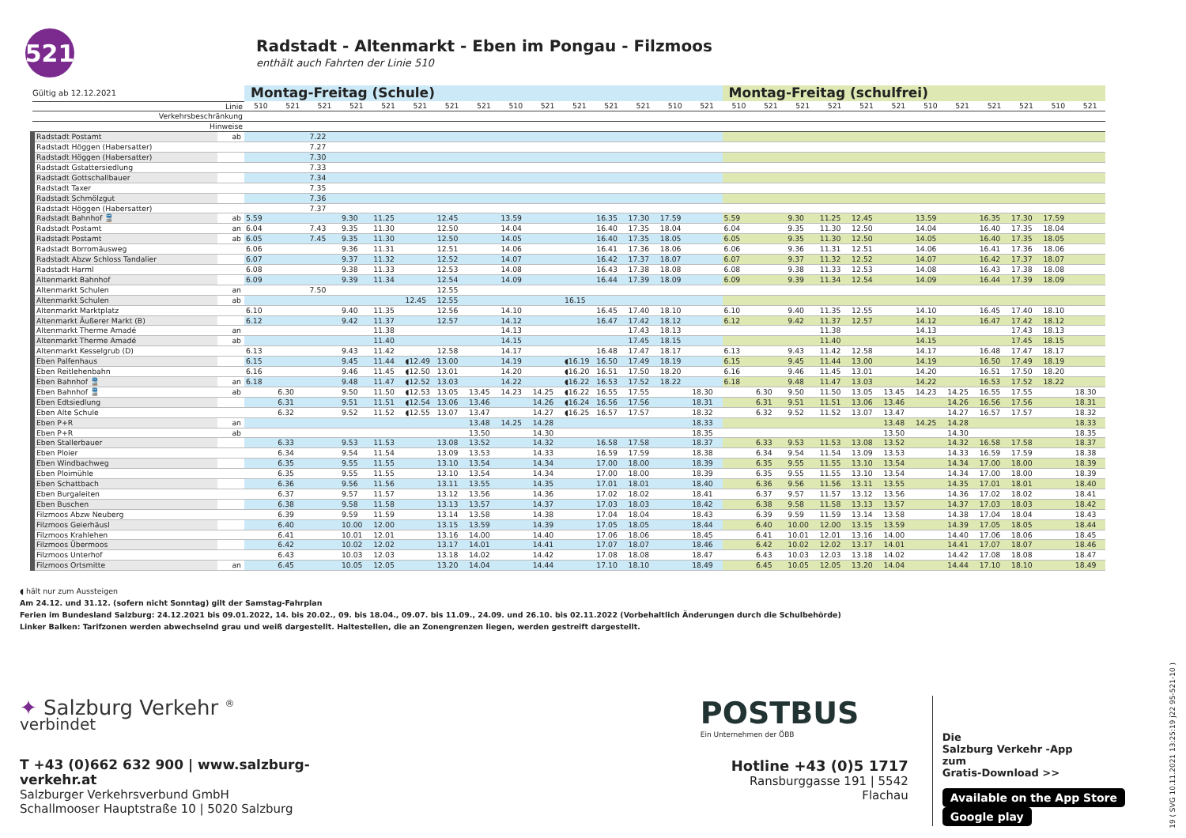521
Radstadt - Altenmarkt - Eben im Pongau - Filzmoos
enthält auch Fahrten der Linie 510
| Gültig ab 12.12.2021 | | Montag-Freitag (Schule) | | | | | | | | | | | | | | | Montag-Freitag (schulfrei) | | | | | | | | | | | |
| Linie | | 510 | 521 | 521 | 521 | 521 | 521 | 521 | 521 | 510 | 521 | 521 | 521 | 521 | 510 | 521 | 510 | 521 | 521 | 521 | 521 | 521 | 510 | 521 | 521 | 521 | 510 | 521 |
| Verkehrsbeschränkung | | | | | | | | | | | | | | | | | | | | | | | | | | | | |
| Hinweise | | | | | | | | | | | | | | | | | | | | | | | | | | | | |
| Radstadt Postamt | ab | | | 7.22 | | | | | | | | | | | | | | | | | | | | | | | | |
| Radstadt Höggen (Habersatter) | | | | 7.27 | | | | | | | | | | | | | | | | | | | | | | | | |
| Radstadt Höggen (Habersatter) | | | | 7.30 | | | | | | | | | | | | | | | | | | | | | | | | |
| Radstadt Gstattersiedlung | | | | 7.33 | | | | | | | | | | | | | | | | | | | | | | | | |
| Radstadt Gottschallbauer | | | | 7.34 | | | | | | | | | | | | | | | | | | | | | | | | |
| Radstadt Taxer | | | | 7.35 | | | | | | | | | | | | | | | | | | | | | | | | |
| Radstadt Schmölzgut | | | | 7.36 | | | | | | | | | | | | | | | | | | | | | | | | |
| Radstadt Höggen (Habersatter) | | | | 7.37 | | | | | | | | | | | | | | | | | | | | | | | | |
| Radstadt Bahnhof 🚆 | ab | 5.59 | | | 9.30 | 11.25 | | 12.45 | | 13.59 | | | 16.35 | 17.30 | 17.59 | | 5.59 | | 9.30 | 11.25 | 12.45 | | 13.59 | | 16.35 | 17.30 | 17.59 | |
| Radstadt Postamt | an | 6.04 | | 7.43 | 9.35 | 11.30 | | 12.50 | | 14.04 | | | 16.40 | 17.35 | 18.04 | | 6.04 | | 9.35 | 11.30 | 12.50 | | 14.04 | | 16.40 | 17.35 | 18.04 | |
| Radstadt Postamt | ab | 6.05 | | 7.45 | 9.35 | 11.30 | | 12.50 | | 14.05 | | | 16.40 | 17.35 | 18.05 | | 6.05 | | 9.35 | 11.30 | 12.50 | | 14.05 | | 16.40 | 17.35 | 18.05 | |
| Radstadt Borromäusweg | | 6.06 | | | 9.36 | 11.31 | | 12.51 | | 14.06 | | | 16.41 | 17.36 | 18.06 | | 6.06 | | 9.36 | 11.31 | 12.51 | | 14.06 | | 16.41 | 17.36 | 18.06 | |
| Radstadt Abzw Schloss Tandalier | | 6.07 | | | 9.37 | 11.32 | | 12.52 | | 14.07 | | | 16.42 | 17.37 | 18.07 | | 6.07 | | 9.37 | 11.32 | 12.52 | | 14.07 | | 16.42 | 17.37 | 18.07 | |
| Radstadt Harml | | 6.08 | | | 9.38 | 11.33 | | 12.53 | | 14.08 | | | 16.43 | 17.38 | 18.08 | | 6.08 | | 9.38 | 11.33 | 12.53 | | 14.08 | | 16.43 | 17.38 | 18.08 | |
| Altenmarkt Bahnhof | | 6.09 | | | 9.39 | 11.34 | | 12.54 | | 14.09 | | | 16.44 | 17.39 | 18.09 | | 6.09 | | 9.39 | 11.34 | 12.54 | | 14.09 | | 16.44 | 17.39 | 18.09 | |
| Altenmarkt Schulen | an | | | 7.50 | | | | 12.55 | | | | | | | | | | | | | | | | | | | | |
| Altenmarkt Schulen | ab | | | | | | 12.45 | 12.55 | | | | 16.15 | | | | | | | | | | | | | | | | |
| Altenmarkt Marktplatz | | 6.10 | | | 9.40 | 11.35 | | 12.56 | | 14.10 | | | 16.45 | 17.40 | 18.10 | | 6.10 | | 9.40 | 11.35 | 12.55 | | 14.10 | | 16.45 | 17.40 | 18.10 | |
| Altenmarkt Äußerer Markt (B) | | 6.12 | | | 9.42 | 11.37 | | 12.57 | | 14.12 | | | 16.47 | 17.42 | 18.12 | | 6.12 | | 9.42 | 11.37 | 12.57 | | 14.12 | | 16.47 | 17.42 | 18.12 | |
| Altenmarkt Therme Amadé | an | | | | | 11.38 | | | | 14.13 | | | | 17.43 | 18.13 | | | | | 11.38 | | | 14.13 | | | 17.43 | 18.13 | |
| Altenmarkt Therme Amadé | ab | | | | | 11.40 | | | | 14.15 | | | | 17.45 | 18.15 | | | | | 11.40 | | | 14.15 | | | 17.45 | 18.15 | |
| Altenmarkt Kesselgrub (D) | | 6.13 | | | 9.43 | 11.42 | | 12.58 | | 14.17 | | | 16.48 | 17.47 | 18.17 | | 6.13 | | 9.43 | 11.42 | 12.58 | | 14.17 | | 16.48 | 17.47 | 18.17 | |
| Eben Palfenhaus | | 6.15 | | | 9.45 | 11.44 | ◖12.49 | 13.00 | | 14.19 | | ◖16.19 | 16.50 | 17.49 | 18.19 | | 6.15 | | 9.45 | 11.44 | 13.00 | | 14.19 | | 16.50 | 17.49 | 18.19 | |
| Eben Reitlehenbahn | | 6.16 | | | 9.46 | 11.45 | ◖12.50 | 13.01 | | 14.20 | | ◖16.20 | 16.51 | 17.50 | 18.20 | | 6.16 | | 9.46 | 11.45 | 13.01 | | 14.20 | | 16.51 | 17.50 | 18.20 | |
| Eben Bahnhof 🚆 | an | 6.18 | | | 9.48 | 11.47 | ◖12.52 | 13.03 | | 14.22 | | ◖16.22 | 16.53 | 17.52 | 18.22 | | 6.18 | | 9.48 | 11.47 | 13.03 | | 14.22 | | 16.53 | 17.52 | 18.22 | |
| Eben Bahnhof 🚆 | ab | | 6.30 | | 9.50 | 11.50 | ◖12.53 | 13.05 | 13.45 | 14.23 | 14.25 | ◖16.22 | 16.55 | 17.55 | | 18.30 | | 6.30 | 9.50 | 11.50 | 13.05 | 13.45 | 14.23 | 14.25 | 16.55 | 17.55 | | 18.30 |
| Eben Edtsiedlung | | | 6.31 | | 9.51 | 11.51 | ◖12.54 | 13.06 | 13.46 | | 14.26 | ◖16.24 | 16.56 | 17.56 | | 18.31 | | 6.31 | 9.51 | 11.51 | 13.06 | 13.46 | | 14.26 | 16.56 | 17.56 | | 18.31 |
| Eben Alte Schule | | | 6.32 | | 9.52 | 11.52 | ◖12.55 | 13.07 | 13.47 | | 14.27 | ◖16.25 | 16.57 | 17.57 | | 18.32 | | 6.32 | 9.52 | 11.52 | 13.07 | 13.47 | | 14.27 | 16.57 | 17.57 | | 18.32 |
| Eben P+R | an | | | | | | | | 13.48 | 14.25 | 14.28 | | | | | 18.33 | | | | | | 13.48 | 14.25 | 14.28 | | | | 18.33 |
| Eben P+R | ab | | | | | | | | 13.50 | | 14.30 | | | | | 18.35 | | | | | | 13.50 | | 14.30 | | | | 18.35 |
| Eben Stallerbauer | | | 6.33 | | 9.53 | 11.53 | | 13.08 | 13.52 | | 14.32 | | 16.58 | 17.58 | | 18.37 | | 6.33 | 9.53 | 11.53 | 13.08 | 13.52 | | 14.32 | 16.58 | 17.58 | | 18.37 |
| Eben Ploier | | | 6.34 | | 9.54 | 11.54 | | 13.09 | 13.53 | | 14.33 | | 16.59 | 17.59 | | 18.38 | | 6.34 | 9.54 | 11.54 | 13.09 | 13.53 | | 14.33 | 16.59 | 17.59 | | 18.38 |
| Eben Windbachweg | | | 6.35 | | 9.55 | 11.55 | | 13.10 | 13.54 | | 14.34 | | 17.00 | 18.00 | | 18.39 | | 6.35 | 9.55 | 11.55 | 13.10 | 13.54 | | 14.34 | 17.00 | 18.00 | | 18.39 |
| Eben Ploimühle | | | 6.35 | | 9.55 | 11.55 | | 13.10 | 13.54 | | 14.34 | | 17.00 | 18.00 | | 18.39 | | 6.35 | 9.55 | 11.55 | 13.10 | 13.54 | | 14.34 | 17.00 | 18.00 | | 18.39 |
| Eben Schattbach | | | 6.36 | | 9.56 | 11.56 | | 13.11 | 13.55 | | 14.35 | | 17.01 | 18.01 | | 18.40 | | 6.36 | 9.56 | 11.56 | 13.11 | 13.55 | | 14.35 | 17.01 | 18.01 | | 18.40 |
| Eben Burgaleiten | | | 6.37 | | 9.57 | 11.57 | | 13.12 | 13.56 | | 14.36 | | 17.02 | 18.02 | | 18.41 | | 6.37 | 9.57 | 11.57 | 13.12 | 13.56 | | 14.36 | 17.02 | 18.02 | | 18.41 |
| Eben Buschen | | | 6.38 | | 9.58 | 11.58 | | 13.13 | 13.57 | | 14.37 | | 17.03 | 18.03 | | 18.42 | | 6.38 | 9.58 | 11.58 | 13.13 | 13.57 | | 14.37 | 17.03 | 18.03 | | 18.42 |
| Filzmoos Abzw Neuberg | | | 6.39 | | 9.59 | 11.59 | | 13.14 | 13.58 | | 14.38 | | 17.04 | 18.04 | | 18.43 | | 6.39 | 9.59 | 11.59 | 13.14 | 13.58 | | 14.38 | 17.04 | 18.04 | | 18.43 |
| Filzmoos Geierhäusl | | | 6.40 | | 10.00 | 12.00 | | 13.15 | 13.59 | | 14.39 | | 17.05 | 18.05 | | 18.44 | | 6.40 | 10.00 | 12.00 | 13.15 | 13.59 | | 14.39 | 17.05 | 18.05 | | 18.44 |
| Filzmoos Krahlehen | | | 6.41 | | 10.01 | 12.01 | | 13.16 | 14.00 | | 14.40 | | 17.06 | 18.06 | | 18.45 | | 6.41 | 10.01 | 12.01 | 13.16 | 14.00 | | 14.40 | 17.06 | 18.06 | | 18.45 |
| Filzmoos Übermoos | | | 6.42 | | 10.02 | 12.02 | | 13.17 | 14.01 | | 14.41 | | 17.07 | 18.07 | | 18.46 | | 6.42 | 10.02 | 12.02 | 13.17 | 14.01 | | 14.41 | 17.07 | 18.07 | | 18.46 |
| Filzmoos Unterhof | | | 6.43 | | 10.03 | 12.03 | | 13.18 | 14.02 | | 14.42 | | 17.08 | 18.08 | | 18.47 | | 6.43 | 10.03 | 12.03 | 13.18 | 14.02 | | 14.42 | 17.08 | 18.08 | | 18.47 |
| Filzmoos Ortsmitte | an | | 6.45 | | 10.05 | 12.05 | | 13.20 | 14.04 | | 14.44 | | 17.10 | 18.10 | | 18.49 | | 6.45 | 10.05 | 12.05 | 13.20 | 14.04 | | 14.44 | 17.10 | 18.10 | | 18.49 |
◖ hält nur zum Aussteigen
Am 24.12. und 31.12. (sofern nicht Sonntag) gilt der Samstag-Fahrplan
Ferien im Bundesland Salzburg: 24.12.2021 bis 09.01.2022, 14. bis 20.02., 09. bis 18.04., 09.07. bis 11.09., 24.09. und 26.10. bis 02.11.2022 (Vorbehaltlich Änderungen durch die Schulbehörde)
Linker Balken: Tarifzonen werden abwechselnd grau und weiß dargestellt. Haltestellen, die an Zonengrenzen liegen, werden gestreift dargestellt.
✦ Salzburg Verkehr <sup>®</sup>
verbindet
T +43 (0)662 632 900 | www.salzburg-verkehr.at
Salzburger Verkehrsverbund GmbH
Schallmooser Hauptstraße 10 | 5020 Salzburg
POSTBUS
Ein Unternehmen der ÖBB
Hotline +43 (0)5 1717
Ransburggasse 191 | 5542 Flachau
Die
Salzburg Verkehr -App
zum
Gratis-Download >>
Available on the App Store Google play
19 ( SVG 10.11.2021 13:25:19 j22 95-521-10 )